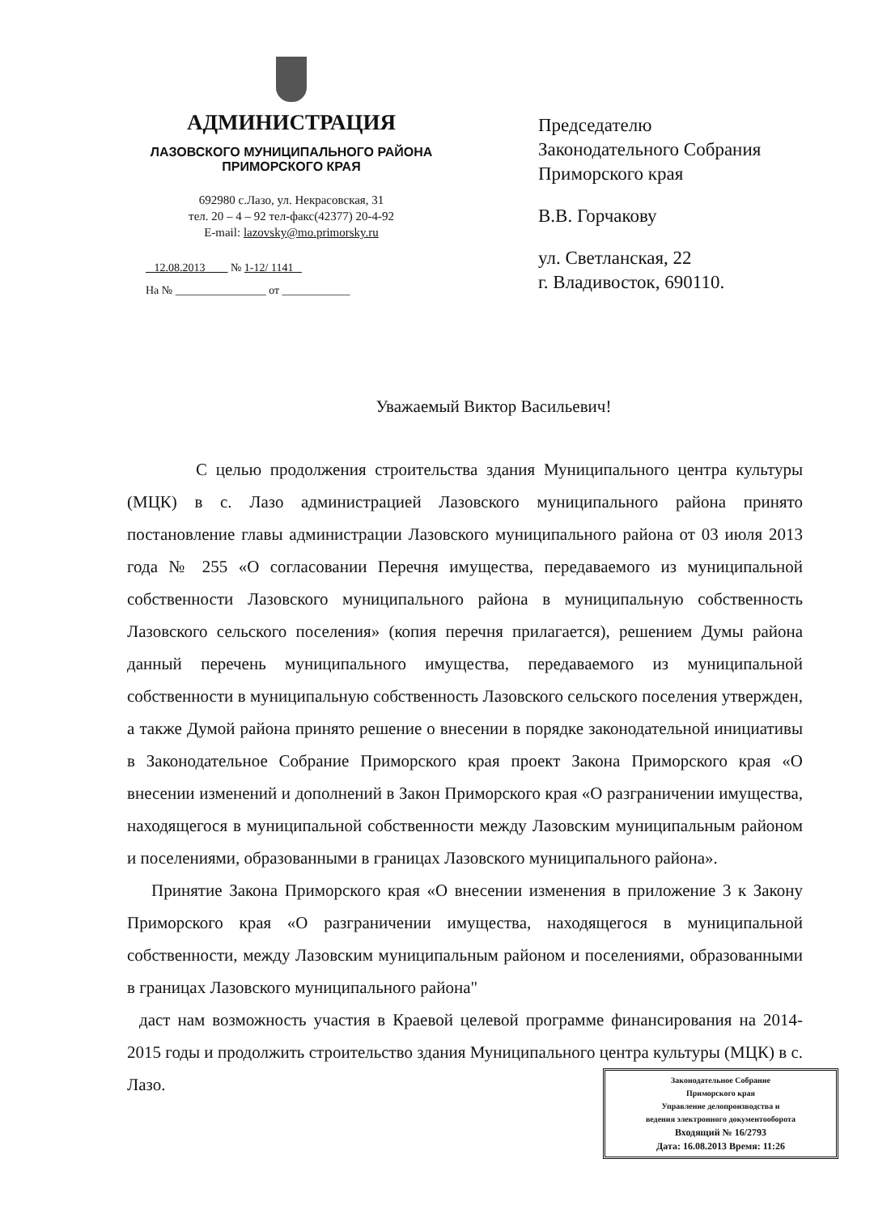АДМИНИСТРАЦИЯ
ЛАЗОВСКОГО МУНИЦИПАЛЬНОГО РАЙОНА
ПРИМОРСКОГО КРАЯ
692980 с.Лазо, ул. Некрасовская, 31
тел. 20 – 4 – 92 тел-факс(42377) 20-4-92
E-mail: lazovsky@mo.primorsky.ru
12.08.2013 № 1-12/ 1141
На № ________________ от ____________
Председателю
Законодательного Собрания
Приморского края
В.В. Горчакову
ул. Светланская, 22
г. Владивосток, 690110.
Уважаемый Виктор Васильевич!
С целью продолжения строительства здания Муниципального центра культуры (МЦК) в с. Лазо администрацией Лазовского муниципального района принято постановление главы администрации Лазовского муниципального района от 03 июля 2013 года № 255 «О согласовании Перечня имущества, передаваемого из муниципальной собственности Лазовского муниципального района в муниципальную собственность Лазовского сельского поселения» (копия перечня прилагается), решением Думы района данный перечень муниципального имущества, передаваемого из муниципальной собственности в муниципальную собственность Лазовского сельского поселения утвержден, а также Думой района принято решение о внесении в порядке законодательной инициативы в Законодательное Собрание Приморского края проект Закона Приморского края «О внесении изменений и дополнений в Закон Приморского края «О разграничении имущества, находящегося в муниципальной собственности между Лазовским муниципальным районом и поселениями, образованными в границах Лазовского муниципального района».
Принятие Закона Приморского края «О внесении изменения в приложение 3 к Закону Приморского края «О разграничении имущества, находящегося в муниципальной собственности, между Лазовским муниципальным районом и поселениями, образованными в границах Лазовского муниципального района"
даст нам возможность участия в Краевой целевой программе финансирования на 2014- 2015 годы и продолжить строительство здания Муниципального центра культуры (МЦК) в с. Лазо.
Законодательное Собрание
Приморского края
Управление делопроизводства и
ведения электронного документооборота
Входящий № 16/2793
Дата: 16.08.2013 Время: 11:26